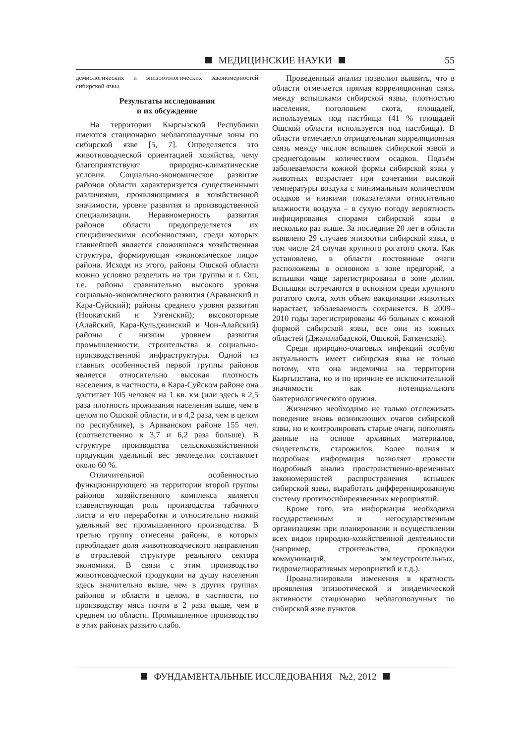МЕДИЦИНСКИЕ НАУКИ
55
демиологических и эпизоотологических закономерностей сибирской язвы.
Результаты исследования
и их обсуждение
На территории Кыргызской Республики имеются стационарно неблагополучные зоны по сибирской язве [5, 7]. Определяется это животноводческой ориентацией хозяйства, чему благоприятствуют природно-климатические условия. Социально-экономическое развитие районов области характеризуется существенными различиями, проявляющимися в хозяйственной значимости, уровне развития и производственной специализации. Неравномерность развития районов области предопределяется их специфическими особенностями, среди которых главнейшей является сложившаяся хозяйственная структура, формирующая «экономическое лицо» района. Исходя из этого, районы Ошской области можно условно разделить на три группы и г. Ош, т.е. районы сравнительно высокого уровня социально-экономического развития (Араванский и Кара-Суйский); районы среднего уровня развития (Ноокатский и Узгенский); высокогорные (Алайский, Кара-Кульджинский и Чон-Алайский) районы с низким уровнем развития промышленности, строительства и социально-производственной инфраструктуры. Одной из главных особенностей первой группы районов является относительно высокая плотность населения, в частности, в Кара-Суйском районе она достигает 105 человек на 1 кв. км (или здесь в 2,5 раза плотность проживания населения выше, чем в целом по Ошской области, и в 4,2 раза, чем в целом по республике), в Араванском районе 155 чел. (соответственно в 3,7 и 6,2 раза больше). В структуре производства сельскохозяйственной продукции удельный вес земледелия составляет около 60 %.
Отличительной особенностью функционирующего на территории второй группы районов хозяйственного комплекса является главенствующая роль производства табачного листа и его переработки и относительно низкий удельный вес промышленного производства. В третью группу отнесены районы, в которых преобладает доля животноводческого направления в отраслевой структуре реального сектора экономики. В связи с этим производство животноводческой продукции на душу населения здесь значительно выше, чем в других группах районов и области в целом, в частности, по производству мяса почти в 2 раза выше, чем в среднем по области. Промышленное производство в этих районах развито слабо.
Проведенный анализ позволил выявить, что в области отмечается прямая корреляционная связь между вспышками сибирской язвы, плотностью населения, поголовьем скота, площадей, используемых под пастбища (41 % площадей Ошской области используется под пастбища). В области отмечается отрицательная корреляционная связь между числом вспышек сибирской язвой и среднегодовым количеством осадков. Подъём заболеваемости кожной формы сибирской язвы у животных возрастает при сочетании высокой температуры воздуха с минимальным количеством осадков и низкими показателями относительно влажности воздуха – в сухую погоду вероятность инфицирования спорами сибирской язвы в несколько раз выше. За последние 20 лет в области выявлено 29 случаев эпизоотии сибирской язвы, в том числе 24 случая крупного рогатого скота. Как установлено, в области постоянные очаги расположены в основном в зоне предгорий, а вспышки чаще зарегистрированы в зоне долин. Вспышки встречаются в основном среди крупного рогатого скота, хотя объем вакцинации животных нарастает, заболеваемость сохраняется. В 2009–2010 годы зарегистрированы 46 больных с кожной формой сибирской язвы, все они из южных областей (Джалалабадской, Ошской, Баткенской).
Среди природно-очаговых инфекций особую актуальность имеет сибирская язва не только потому, что она эндемична на территории Кыргызстана, но и по причине ее исключительной значимости как потенциального бактериологического оружия.
Жизненно необходимо не только отслеживать поведение вновь возникающих очагов сибирской язвы, но и контролировать старые очаги, пополнять данные на основе архивных материалов, свидетельств, старожилов. Более полная и подробная информация позволяет провести подробный анализ пространственно-временных закономерностей распространения вспышек сибирской язвы, выработать дифференцированную систему противосибиреязвенных мероприятий.
Кроме того, эта информация необходима государственным и негосударственным организациям при планировании и осуществлении всех видов природно-хозяйственной деятельности (например, строительства, прокладки коммуникаций, землеустроительных, гидромелиоративных мероприятий и т.д.).
Проанализировали изменения в кратность проявления эпизоотической и эпидемической активности стационарно неблагополучных по сибирской язве пунктов
ФУНДАМЕНТАЛЬНЫЕ ИССЛЕДОВАНИЯ №2, 2012